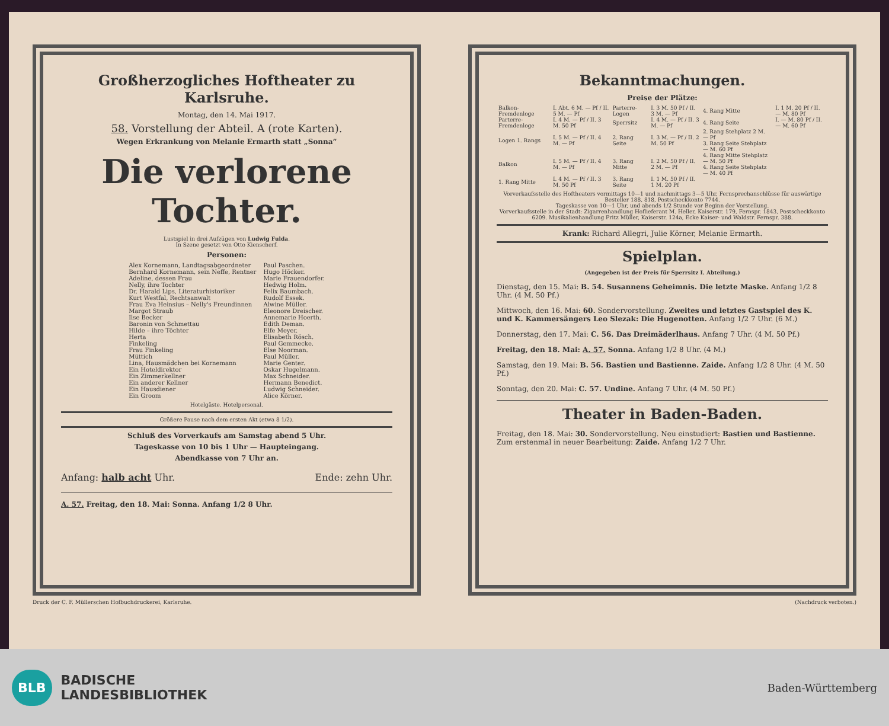Großherzogliches Hoftheater zu Karlsruhe.
Montag, den 14. Mai 1917.
58. Vorstellung der Abteil. A (rote Karten).
Wegen Erkrankung von Melanie Ermarth statt „Sonna“
Die verlorene Tochter.
Lustspiel in drei Aufzügen von Ludwig Fulda.
In Szene gesetzt von Otto Kienscherf.
Personen:
| Alex Kornemann, Landtagsabgeordneter | Paul Paschen. |
| Bernhard Kornemann, sein Neffe, Rentner | Hugo Höcker. |
| Adeline, dessen Frau | Marie Frauendorfer. |
| Nelly, ihre Tochter | Hedwig Holm. |
| Dr. Harald Lips, Literaturhistoriker | Felix Baumbach. |
| Kurt Westfal, Rechtsanwalt | Rudolf Essek. |
| Frau Eva Heinsius – Nelly's Freundinnen | Alwine Müller. |
| Margot Straub | Eleonore Dreischer. |
| Ilse Becker | Annemarie Hoerth. |
| Baronin von Schmettau | Edith Deman. |
| Hilde – ihre Töchter | Elfe Meyer. |
| Herta | Elisabeth Rösch. |
| Finkeling | Paul Gemmecke. |
| Frau Finkeling | Else Noorman. |
| Müttich | Paul Müller. |
| Lina, Hausmädchen bei Kornemann | Marie Genter. |
| Ein Hoteldirektor | Oskar Hugelmann. |
| Ein Zimmerkellner | Max Schneider. |
| Ein anderer Kellner | Hermann Benedict. |
| Ein Hausdiener | Ludwig Schneider. |
| Ein Groom | Alice Körner. |
Hotelgäste. Hotelpersonal.
Größere Pause nach dem ersten Akt (etwa 8 1/2).
Schluß des Vorverkaufs am Samstag abend 5 Uhr.
Tageskasse von 10 bis 1 Uhr — Haupteingang.
Abendkasse von 7 Uhr an.
Anfang: halb acht Uhr. Ende: zehn Uhr.
A. 57. Freitag, den 18. Mai: Sonna. Anfang 1/2 8 Uhr.
Druck der C. F. Müllerschen Hofbuchdruckerei, Karlsruhe.
Bekanntmachungen.
Preise der Plätze:
| Balkon-Fremdenloge | I. Abt. 6 M. — Pf / II. 5 M. — Pf | Parterre-Logen | I. 3 M. 50 Pf / II. 3 M. — Pf | 4. Rang Mitte | I. 1 M. 20 Pf / II. — M. 80 Pf |
| Parterre-Fremdenloge | I. 4 M. — Pf / II. 3 M. 50 Pf | Sperrsitz | I. 4 M. — Pf / II. 3 M. — Pf | 4. Rang Seite | I. — M. 80 Pf / II. — M. 60 Pf |
| Logen 1. Rangs | I. 5 M. — Pf / II. 4 M. — Pf | 2. Rang Seite | I. 3 M. — Pf / II. 2 M. 50 Pf | 2. Rang Stehplatz 2 M. — Pf 3. Rang Seite Stehplatz — M. 60 Pf | |
| Balkon | I. 5 M. — Pf / II. 4 M. — Pf | 3. Rang Mitte | I. 2 M. 50 Pf / II. 2 M. — Pf | 4. Rang Mitte Stehplatz — M. 50 Pf 4. Rang Seite Stehplatz — M. 40 Pf | |
| 1. Rang Mitte | I. 4 M. — Pf / II. 3 M. 50 Pf | 3. Rang Seite | I. 1 M. 50 Pf / II. 1 M. 20 Pf | | |
Vorverkaufsstelle des Hoftheaters vormittags 10—1 und nachmittags 3—5 Uhr, Fernsprechanschlüsse für auswärtige Besteller 188, 818, Postscheckkonto 7744.
Tageskasse von 10—1 Uhr, und abends 1/2 Stunde vor Beginn der Vorstellung.
Vorverkaufsstelle in der Stadt: Zigarrenhandlung Hoflieferant M. Heller, Kaiserstr. 179, Fernspr. 1843, Postscheckkonto 6209. Musikalienhandlung Fritz Müller, Kaiserstr. 124a, Ecke Kaiser- und Waldstr. Fernspr. 388.
Krank: Richard Allegri, Julie Körner, Melanie Ermarth.
Spielplan.
(Angegeben ist der Preis für Sperrsitz I. Abteilung.)
Dienstag, den 15. Mai: B. 54. Susannens Geheimnis. Die letzte Maske. Anfang 1/2 8 Uhr. (4 M. 50 Pf.)
Mittwoch, den 16. Mai: 60. Sondervorstellung. Zweites und letztes Gastspiel des K. und K. Kammersängers Leo Slezak: Die Hugenotten. Anfang 1/2 7 Uhr. (6 M.)
Donnerstag, den 17. Mai: C. 56. Das Dreimäderlhaus. Anfang 7 Uhr. (4 M. 50 Pf.)
Freitag, den 18. Mai: A. 57. Sonna. Anfang 1/2 8 Uhr. (4 M.)
Samstag, den 19. Mai: B. 56. Bastien und Bastienne. Zaide. Anfang 1/2 8 Uhr. (4 M. 50 Pf.)
Sonntag, den 20. Mai: C. 57. Undine. Anfang 7 Uhr. (4 M. 50 Pf.)
Theater in Baden-Baden.
Freitag, den 18. Mai: 30. Sondervorstellung. Neu einstudiert: Bastien und Bastienne. Zum erstenmal in neuer Bearbeitung: Zaide. Anfang 1/2 7 Uhr.
(Nachdruck verboten.)
BLB BADISCHE
LANDESBIBLIOTHEK Baden-Württemberg